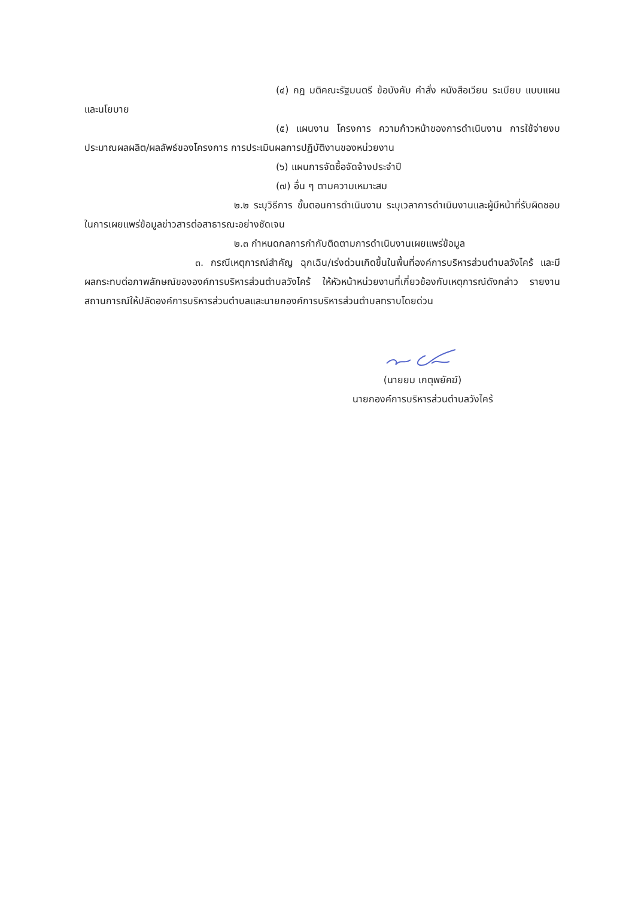(๔) กฎ มติคณะรัฐมนตรี ข้อบังคับ คำสั่ง หนังสือเวียน ระเบียบ แบบแผน และนโยบาย
(๕) แผนงาน โครงการ ความก้าวหน้าของการดำเนินงาน การใช้จ่ายงบประมาณผลผลิต/ผลลัพธ์ของโครงการ การประเมินผลการปฏิบัติงานของหน่วยงาน
(๖) แผนการจัดซื้อจัดจ้างประจำปี
(๗) อื่น ๆ ตามความเหมาะสม
๒.๒ ระบุวิธีการ ขั้นตอนการดำเนินงาน ระบุเวลาการดำเนินงานและผู้มีหน้าที่รับผิดชอบในการเผยแพร่ข้อมูลข่าวสารต่อสาธารณะอย่างชัดเจน
๒.๓ กำหนดกลการกำกับติดตามการดำเนินงานเผยแพร่ข้อมูล
๓. กรณีเหตุการณ์สำคัญ ฉุกเฉิน/เร่งด่วนเกิดขึ้นในพื้นที่องค์การบริหารส่วนตำบลวังไคร้ และมีผลกระทบต่อภาพลักษณ์ขององค์การบริหารส่วนตำบลวังไคร้ ให้หัวหน้าหน่วยงานที่เกี่ยวข้องกับเหตุการณ์ดังกล่าว รายงานสถานการณ์ให้ปลัดองค์การบริหารส่วนตำบลและนายกองค์การบริหารส่วนตำบลทราบโดยด่วน
(นายยม เกตุพยัคฆ์)
นายกองค์การบริหารส่วนตำบลวังไคร้